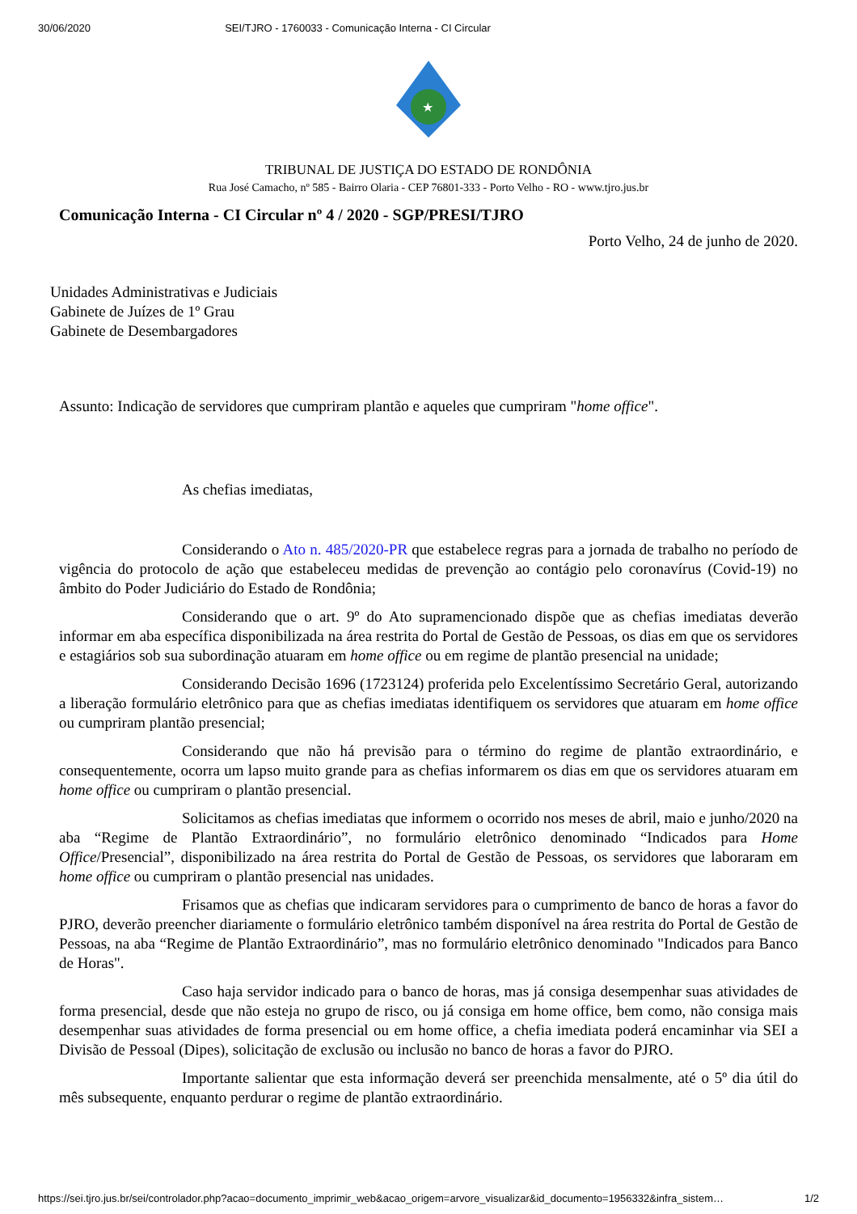30/06/2020 SEI/TJRO - 1760033 - Comunicação Interna - CI Circular
★
TRIBUNAL DE JUSTIÇA DO ESTADO DE RONDÔNIA
Rua José Camacho, nº 585 - Bairro Olaria - CEP 76801-333 - Porto Velho - RO - www.tjro.jus.br
Comunicação Interna - CI Circular nº 4 / 2020 - SGP/PRESI/TJRO
Porto Velho, 24 de junho de 2020.
Unidades Administrativas e Judiciais
Gabinete de Juízes de 1º Grau
Gabinete de Desembargadores
Assunto: Indicação de servidores que cumpriram plantão e aqueles que cumpriram "home office".
As chefias imediatas,
Considerando o Ato n. 485/2020-PR que estabelece regras para a jornada de trabalho no período de vigência do protocolo de ação que estabeleceu medidas de prevenção ao contágio pelo coronavírus (Covid-19) no âmbito do Poder Judiciário do Estado de Rondônia;
Considerando que o art. 9º do Ato supramencionado dispõe que as chefias imediatas deverão informar em aba específica disponibilizada na área restrita do Portal de Gestão de Pessoas, os dias em que os servidores e estagiários sob sua subordinação atuaram em home office ou em regime de plantão presencial na unidade;
Considerando Decisão 1696 (1723124) proferida pelo Excelentíssimo Secretário Geral, autorizando a liberação formulário eletrônico para que as chefias imediatas identifiquem os servidores que atuaram em home office ou cumpriram plantão presencial;
Considerando que não há previsão para o término do regime de plantão extraordinário, e consequentemente, ocorra um lapso muito grande para as chefias informarem os dias em que os servidores atuaram em home office ou cumpriram o plantão presencial.
Solicitamos as chefias imediatas que informem o ocorrido nos meses de abril, maio e junho/2020 na aba “Regime de Plantão Extraordinário”, no formulário eletrônico denominado “Indicados para Home Office/Presencial”, disponibilizado na área restrita do Portal de Gestão de Pessoas, os servidores que laboraram em home office ou cumpriram o plantão presencial nas unidades.
Frisamos que as chefias que indicaram servidores para o cumprimento de banco de horas a favor do PJRO, deverão preencher diariamente o formulário eletrônico também disponível na área restrita do Portal de Gestão de Pessoas, na aba “Regime de Plantão Extraordinário”, mas no formulário eletrônico denominado "Indicados para Banco de Horas".
Caso haja servidor indicado para o banco de horas, mas já consiga desempenhar suas atividades de forma presencial, desde que não esteja no grupo de risco, ou já consiga em home office, bem como, não consiga mais desempenhar suas atividades de forma presencial ou em home office, a chefia imediata poderá encaminhar via SEI a Divisão de Pessoal (Dipes), solicitação de exclusão ou inclusão no banco de horas a favor do PJRO.
Importante salientar que esta informação deverá ser preenchida mensalmente, até o 5º dia útil do mês subsequente, enquanto perdurar o regime de plantão extraordinário.
https://sei.tjro.jus.br/sei/controlador.php?acao=documento_imprimir_web&acao_origem=arvore_visualizar&id_documento=1956332&infra_sistem… 1/2